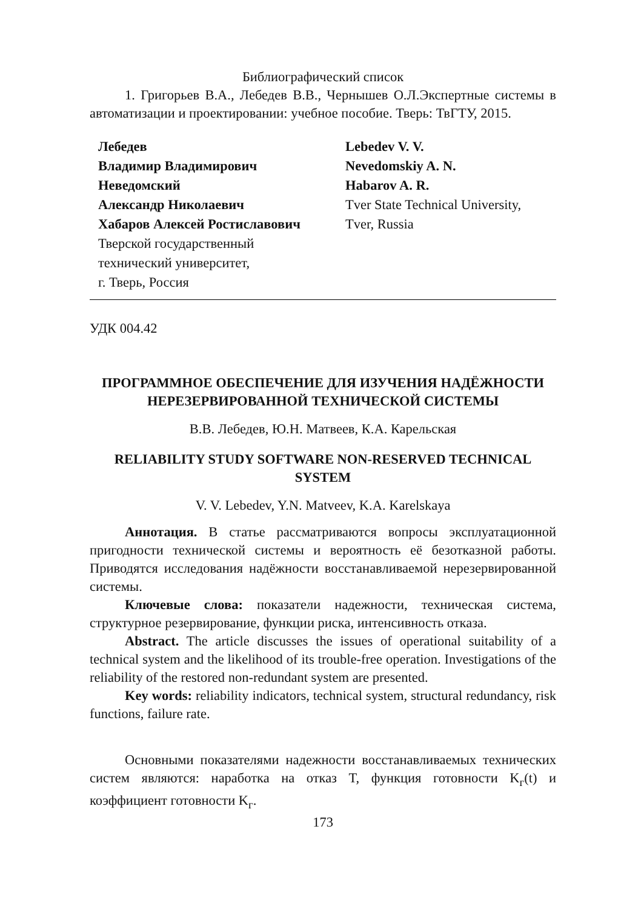Библиографический список
1. Григорьев В.А., Лебедев В.В., Чернышев О.Л.Экспертные системы в автоматизации и проектировании: учебное пособие. Тверь: ТвГТУ, 2015.
Лебедев
Владимир Владимирович
Неведомский
Александр Николаевич
Хабаров Алексей Ростиславович
Тверской государственный
технический университет,
г. Тверь, Россия
Lebedev V. V.
Nevedomskiy A. N.
Habarov A. R.
Tver State Technical University,
Tver, Russia
УДК 004.42
ПРОГРАММНОЕ ОБЕСПЕЧЕНИЕ ДЛЯ ИЗУЧЕНИЯ НАДЁЖНОСТИ НЕРЕЗЕРВИРОВАННОЙ ТЕХНИЧЕСКОЙ СИСТЕМЫ
В.В. Лебедев, Ю.Н. Матвеев, К.А. Карельская
RELIABILITY STUDY SOFTWARE NON-RESERVED TECHNICAL SYSTEM
V. V. Lebedev, Y.N. Matveev, K.A. Karelskaya
Аннотация. В статье рассматриваются вопросы эксплуатационной пригодности технической системы и вероятность её безотказной работы. Приводятся исследования надёжности восстанавливаемой нерезервированной системы.
Ключевые слова: показатели надежности, техническая система, структурное резервирование, функции риска, интенсивность отказа.
Abstract. The article discusses the issues of operational suitability of a technical system and the likelihood of its trouble-free operation. Investigations of the reliability of the restored non-redundant system are presented.
Key words: reliability indicators, technical system, structural redundancy, risk functions, failure rate.
Основными показателями надежности восстанавливаемых технических систем являются: наработка на отказ T, функция готовности K<sub>г</sub>(t) и коэффициент готовности K<sub>г</sub>.
173